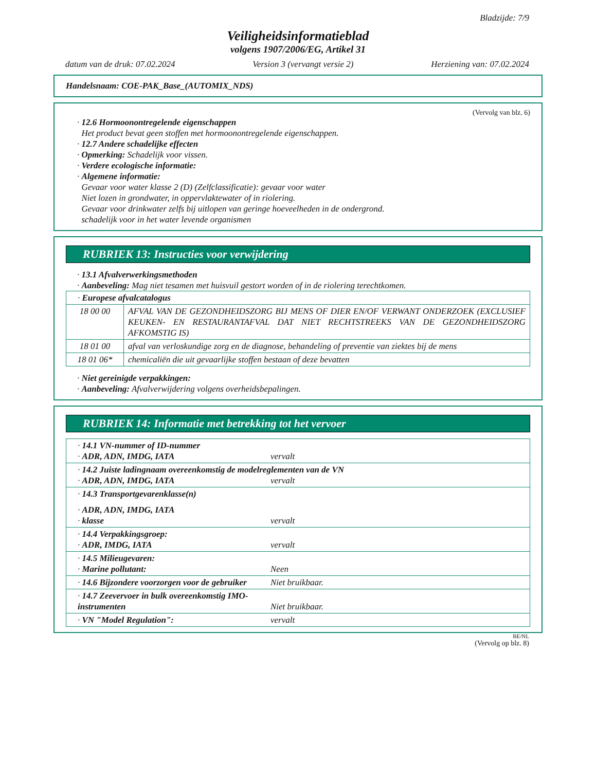Bladzijde: 7/9
Veiligheidsinformatieblad
volgens 1907/2006/EG, Artikel 31
datum van de druk: 07.02.2024 Version 3 (vervangt versie 2) Herziening van: 07.02.2024
Handelsnaam: COE-PAK_Base_(AUTOMIX_NDS)
(Vervolg van blz. 6)
· 12.6 Hormoonontregelende eigenschappen
Het product bevat geen stoffen met hormoonontregelende eigenschappen.
· 12.7 Andere schadelijke effecten
· Opmerking: Schadelijk voor vissen.
· Verdere ecologische informatie:
· Algemene informatie:
Gevaar voor water klasse 2 (D) (Zelfclassificatie): gevaar voor water
Niet lozen in grondwater, in oppervlaktewater of in riolering.
Gevaar voor drinkwater zelfs bij uitlopen van geringe hoeveelheden in de ondergrond.
schadelijk voor in het water levende organismen
RUBRIEK 13: Instructies voor verwijdering
· 13.1 Afvalverwerkingsmethoden
· Aanbeveling: Mag niet tesamen met huisvuil gestort worden of in de riolering terechtkomen.
| · Europese afvalcatalogus | |
| 18 00 00 | AFVAL VAN DE GEZONDHEIDSZORG BIJ MENS OF DIER EN/OF VERWANT ONDERZOEK (EXCLUSIEF KEUKEN- EN RESTAURANTAFVAL DAT NIET RECHTSTREEKS VAN DE GEZONDHEIDSZORG AFKOMSTIG IS) |
| 18 01 00 | afval van verloskundige zorg en de diagnose, behandeling of preventie van ziektes bij de mens |
| 18 01 06* | chemicaliën die uit gevaarlijke stoffen bestaan of deze bevatten |
· Niet gereinigde verpakkingen:
· Aanbeveling: Afvalverwijdering volgens overheidsbepalingen.
RUBRIEK 14: Informatie met betrekking tot het vervoer
| · 14.1 VN-nummer of ID-nummer · ADR, ADN, IMDG, IATA vervalt |
| · 14.2 Juiste ladingnaam overeenkomstig de modelreglementen van de VN · ADR, ADN, IMDG, IATA vervalt |
| · 14.3 Transportgevarenklasse(n) · ADR, ADN, IMDG, IATA · klasse vervalt |
| · 14.4 Verpakkingsgroep: · ADR, IMDG, IATA vervalt |
| · 14.5 Milieugevaren: · Marine pollutant: Neen |
| · 14.6 Bijzondere voorzorgen voor de gebruiker Niet bruikbaar. |
| · 14.7 Zeevervoer in bulk overeenkomstig IMO-instrumenten Niet bruikbaar. |
| · VN "Model Regulation": vervalt |
BE/NL
(Vervolg op blz. 8)